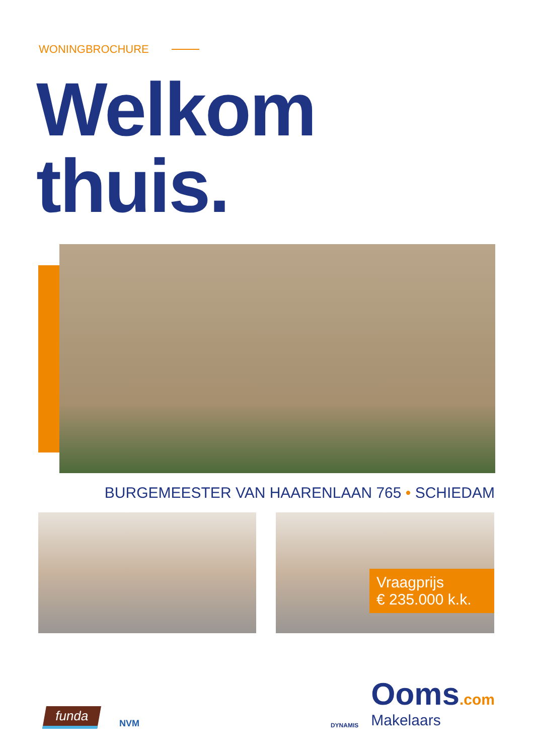WONINGBROCHURE
Welkom
thuis.
BURGEMEESTER VAN HAARENLAAN 765 • SCHIEDAM
Vraagprijs
€ 235.000 k.k.
funda
NVM
DYNAMIS
Ooms.com
Makelaars